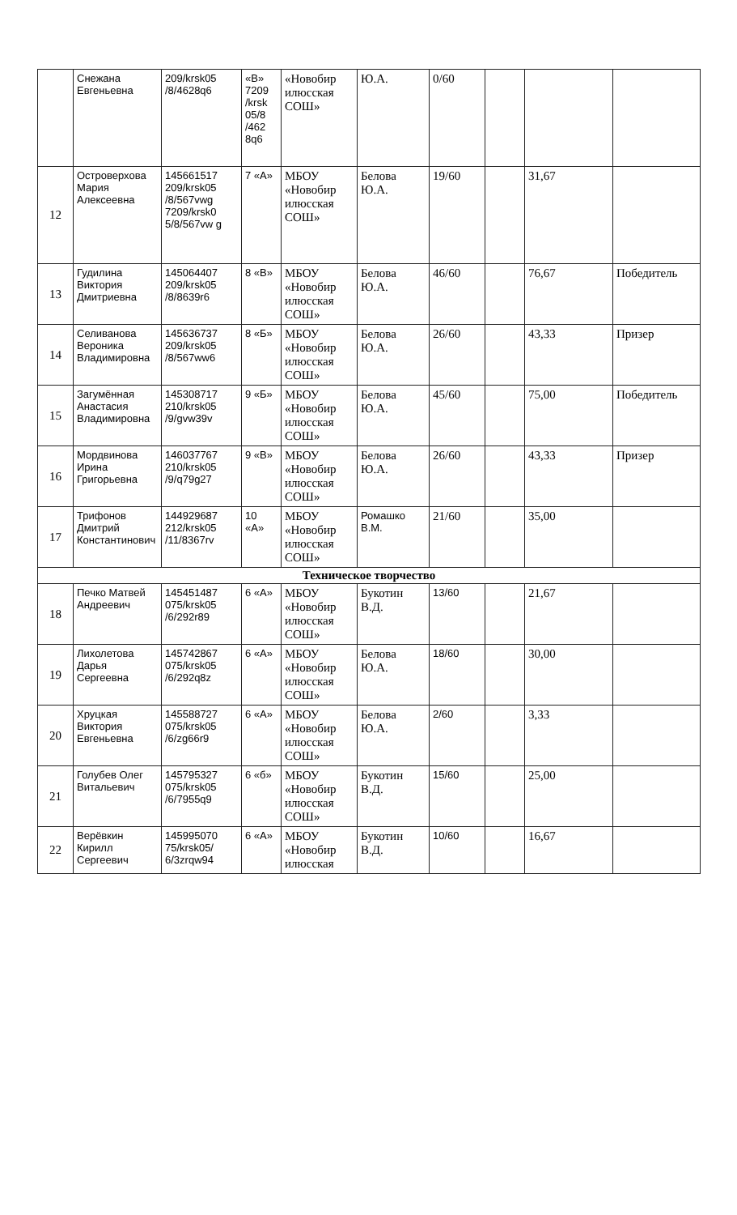| | Снежана Евгеньевна | 209/krsk05 /8/4628q6 | «В» 7209 /krsk 05/8 /462 8q6 | «Новобир илюсская СОШ» | Ю.А. | 0/60 | | | |
| 12 | Островерхова Мария Алексеевна | 145661517 209/krsk05 /8/567vwg 7209/krsk0 5/8/567vw g | 7 «А» | МБОУ «Новобир илюсская СОШ» | Белова Ю.А. | 19/60 | | 31,67 | |
| 13 | Гудилина Виктория Дмитриевна | 145064407 209/krsk05 /8/8639r6 | 8 «В» | МБОУ «Новобир илюсская СОШ» | Белова Ю.А. | 46/60 | | 76,67 | Победитель |
| 14 | Селиванова Вероника Владимировна | 145636737 209/krsk05 /8/567ww6 | 8 «Б» | МБОУ «Новобир илюсская СОШ» | Белова Ю.А. | 26/60 | | 43,33 | Призер |
| 15 | Загумённая Анастасия Владимировна | 145308717 210/krsk05 /9/gvw39v | 9 «Б» | МБОУ «Новобир илюсская СОШ» | Белова Ю.А. | 45/60 | | 75,00 | Победитель |
| 16 | Мордвинова Ирина Григорьевна | 146037767 210/krsk05 /9/q79g27 | 9 «В» | МБОУ «Новобир илюсская СОШ» | Белова Ю.А. | 26/60 | | 43,33 | Призер |
| 17 | Трифонов Дмитрий Константинович | 144929687 212/krsk05 /11/8367rv | 10 «А» | МБОУ «Новобир илюсская СОШ» | Ромашко В.М. | 21/60 | | 35,00 | |
| Техническое творчество | | | | | | | | | |
| 18 | Печко Матвей Андреевич | 145451487 075/krsk05 /6/292r89 | 6 «А» | МБОУ «Новобир илюсская СОШ» | Букотин В.Д. | 13/60 | | 21,67 | |
| 19 | Лихолетова Дарья Сергеевна | 145742867 075/krsk05 /6/292q8z | 6 «А» | МБОУ «Новобир илюсская СОШ» | Белова Ю.А. | 18/60 | | 30,00 | |
| 20 | Хруцкая Виктория Евгеньевна | 145588727 075/krsk05 /6/zg66r9 | 6 «А» | МБОУ «Новобир илюсская СОШ» | Белова Ю.А. | 2/60 | | 3,33 | |
| 21 | Голубев Олег Витальевич | 145795327 075/krsk05 /6/7955q9 | 6 «б» | МБОУ «Новобир илюсская СОШ» | Букотин В.Д. | 15/60 | | 25,00 | |
| 22 | Верёвкин Кирилл Сергеевич | 145995070 75/krsk05/ 6/3zrqw94 | 6 «А» | МБОУ «Новобир илюсская | Букотин В.Д. | 10/60 | | 16,67 | |